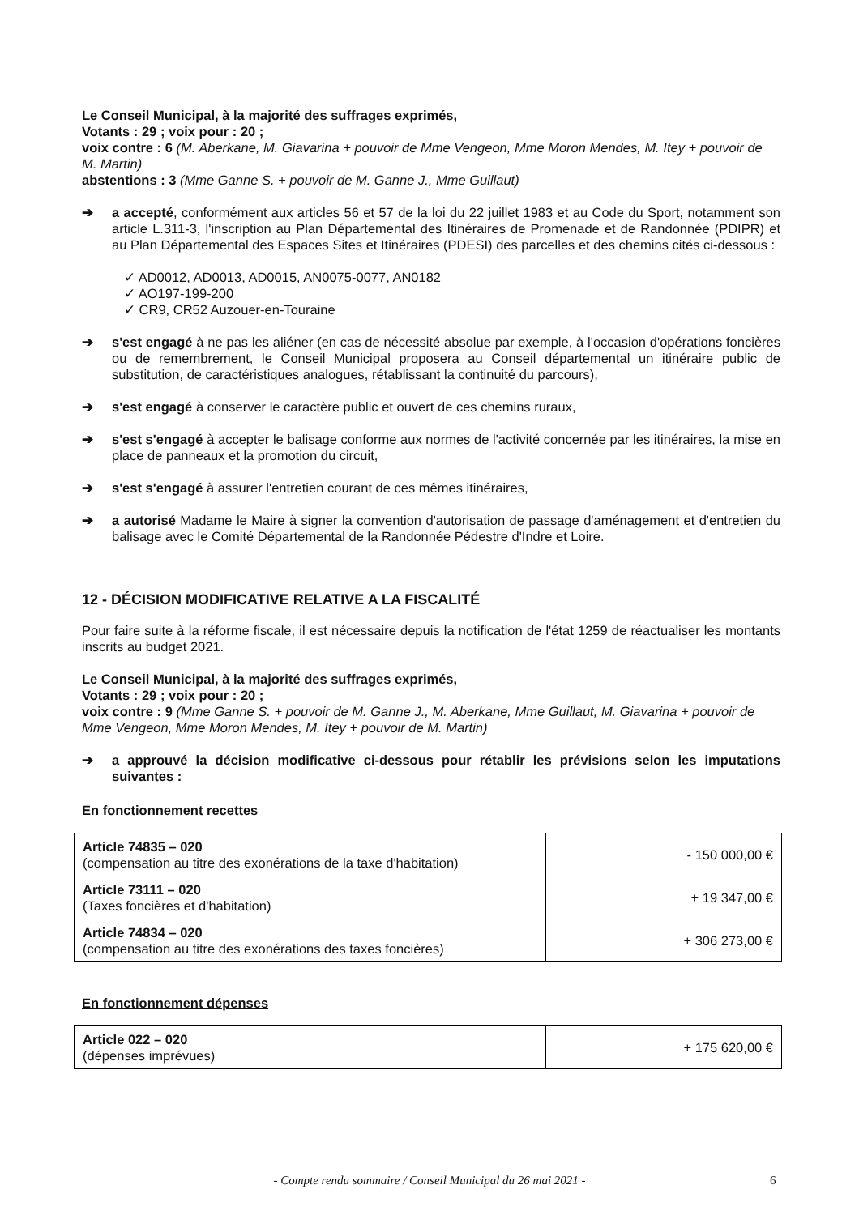Le Conseil Municipal, à la majorité des suffrages exprimés,
Votants : 29 ; voix pour : 20 ;
voix contre : 6 (M. Aberkane, M. Giavarina + pouvoir de Mme Vengeon, Mme Moron Mendes, M. Itey + pouvoir de M. Martin)
abstentions : 3 (Mme Ganne S. + pouvoir de M. Ganne J., Mme Guillaut)
➔ a accepté, conformément aux articles 56 et 57 de la loi du 22 juillet 1983 et au Code du Sport, notamment son article L.311-3, l'inscription au Plan Départemental des Itinéraires de Promenade et de Randonnée (PDIPR) et au Plan Départemental des Espaces Sites et Itinéraires (PDESI) des parcelles et des chemins cités ci-dessous :
✓ AD0012, AD0013, AD0015, AN0075-0077, AN0182
✓ AO197-199-200
✓ CR9, CR52 Auzouer-en-Touraine
➔ s'est engagé à ne pas les aliéner (en cas de nécessité absolue par exemple, à l'occasion d'opérations foncières ou de remembrement, le Conseil Municipal proposera au Conseil départemental un itinéraire public de substitution, de caractéristiques analogues, rétablissant la continuité du parcours),
➔ s'est engagé à conserver le caractère public et ouvert de ces chemins ruraux,
➔ s'est s'engagé à accepter le balisage conforme aux normes de l'activité concernée par les itinéraires, la mise en place de panneaux et la promotion du circuit,
➔ s'est s'engagé à assurer l'entretien courant de ces mêmes itinéraires,
➔ a autorisé Madame le Maire à signer la convention d'autorisation de passage d'aménagement et d'entretien du balisage avec le Comité Départemental de la Randonnée Pédestre d'Indre et Loire.
12 - DÉCISION MODIFICATIVE RELATIVE A LA FISCALITÉ
Pour faire suite à la réforme fiscale, il est nécessaire depuis la notification de l'état 1259 de réactualiser les montants inscrits au budget 2021.
Le Conseil Municipal, à la majorité des suffrages exprimés,
Votants : 29 ; voix pour : 20 ;
voix contre : 9 (Mme Ganne S. + pouvoir de M. Ganne J., M. Aberkane, Mme Guillaut, M. Giavarina + pouvoir de Mme Vengeon, Mme Moron Mendes, M. Itey + pouvoir de M. Martin)
➔ a approuvé la décision modificative ci-dessous pour rétablir les prévisions selon les imputations suivantes :
En fonctionnement recettes
| Article 74835 – 020 (compensation au titre des exonérations de la taxe d'habitation) | - 150 000,00 € |
| Article 73111 – 020 (Taxes foncières et d'habitation) | + 19 347,00 € |
| Article 74834 – 020 (compensation au titre des exonérations des taxes foncières) | + 306 273,00 € |
En fonctionnement dépenses
| Article 022 – 020 (dépenses imprévues) | + 175 620,00 € |
- Compte rendu sommaire / Conseil Municipal du 26 mai 2021 - 6